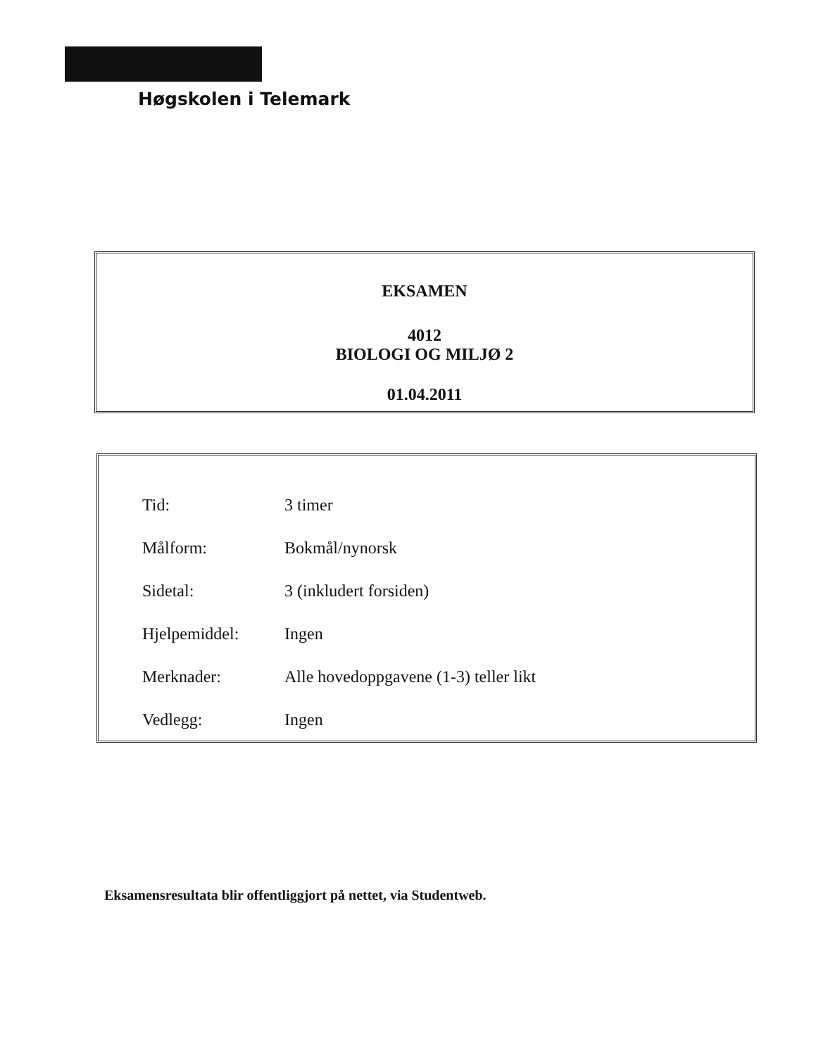Høgskolen i Telemark
EKSAMEN
4012
BIOLOGI OG MILJØ 2
01.04.2011
| Tid: | 3 timer |
| Målform: | Bokmål/nynorsk |
| Sidetal: | 3 (inkludert forsiden) |
| Hjelpemiddel: | Ingen |
| Merknader: | Alle hovedoppgavene (1-3) teller likt |
| Vedlegg: | Ingen |
Eksamensresultata blir offentliggjort på nettet, via Studentweb.